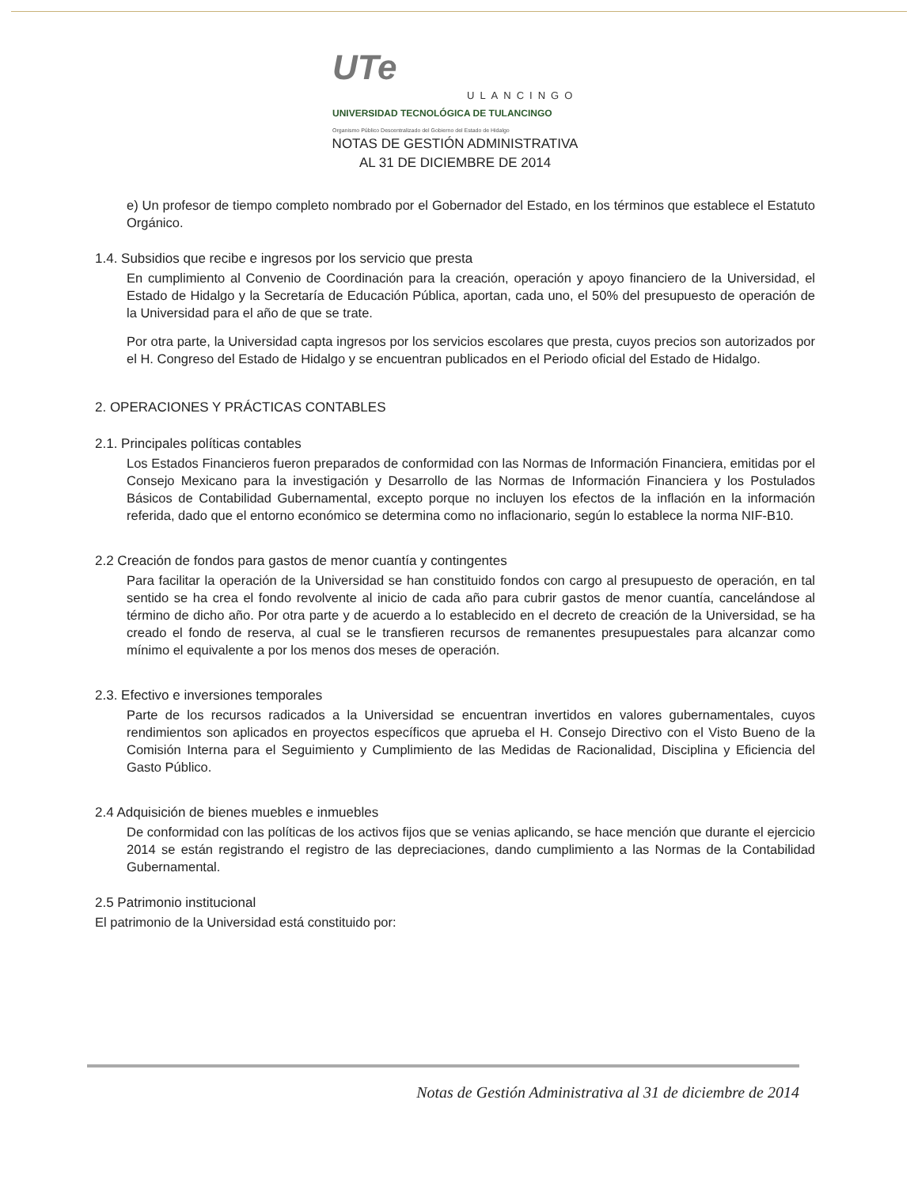UTe
ULANCINGO
UNIVERSIDAD TECNOLÓGICA DE TULANCINGO
Organismo Público Descentralizado del Gobierno del Estado de Hidalgo
NOTAS DE GESTIÓN ADMINISTRATIVA
AL 31 DE DICIEMBRE DE 2014
e) Un profesor de tiempo completo nombrado por el Gobernador del Estado, en los términos que establece el Estatuto Orgánico.
1.4. Subsidios que recibe e ingresos por los servicio que presta
En cumplimiento al Convenio de Coordinación para la creación, operación y apoyo financiero de la Universidad, el Estado de Hidalgo y la Secretaría de Educación Pública, aportan, cada uno, el 50% del presupuesto de operación de la Universidad para el año de que se trate.
Por otra parte, la Universidad capta ingresos por los servicios escolares que presta, cuyos precios son autorizados por el H. Congreso del Estado de Hidalgo y se encuentran publicados en el Periodo oficial del Estado de Hidalgo.
2. OPERACIONES Y PRÁCTICAS CONTABLES
2.1. Principales políticas contables
Los Estados Financieros fueron preparados de conformidad con las Normas de Información Financiera, emitidas por el Consejo Mexicano para la investigación y Desarrollo de las Normas de Información Financiera y los Postulados Básicos de Contabilidad Gubernamental, excepto porque no incluyen los efectos de la inflación en la información referida, dado que el entorno económico se determina como no inflacionario, según lo establece la norma NIF-B10.
2.2 Creación de fondos para gastos de menor cuantía y contingentes
Para facilitar la operación de la Universidad se han constituido fondos con cargo al presupuesto de operación, en tal sentido se ha crea el fondo revolvente al inicio de cada año para cubrir gastos de menor cuantía, cancelándose al término de dicho año. Por otra parte y de acuerdo a lo establecido en el decreto de creación de la Universidad, se ha creado el fondo de reserva, al cual se le transfieren recursos de remanentes presupuestales para alcanzar como mínimo el equivalente a por los menos dos meses de operación.
2.3. Efectivo e inversiones temporales
Parte de los recursos radicados a la Universidad se encuentran invertidos en valores gubernamentales, cuyos rendimientos son aplicados en proyectos específicos que aprueba el H. Consejo Directivo con el Visto Bueno de la Comisión Interna para el Seguimiento y Cumplimiento de las Medidas de Racionalidad, Disciplina y Eficiencia del Gasto Público.
2.4 Adquisición de bienes muebles e inmuebles
De conformidad con las políticas de los activos fijos que se venias aplicando, se hace mención que durante el ejercicio 2014 se están registrando el registro de las depreciaciones, dando cumplimiento a las Normas de la Contabilidad Gubernamental.
2.5 Patrimonio institucional
El patrimonio de la Universidad está constituido por:
Notas de Gestión Administrativa al 31 de diciembre de 2014